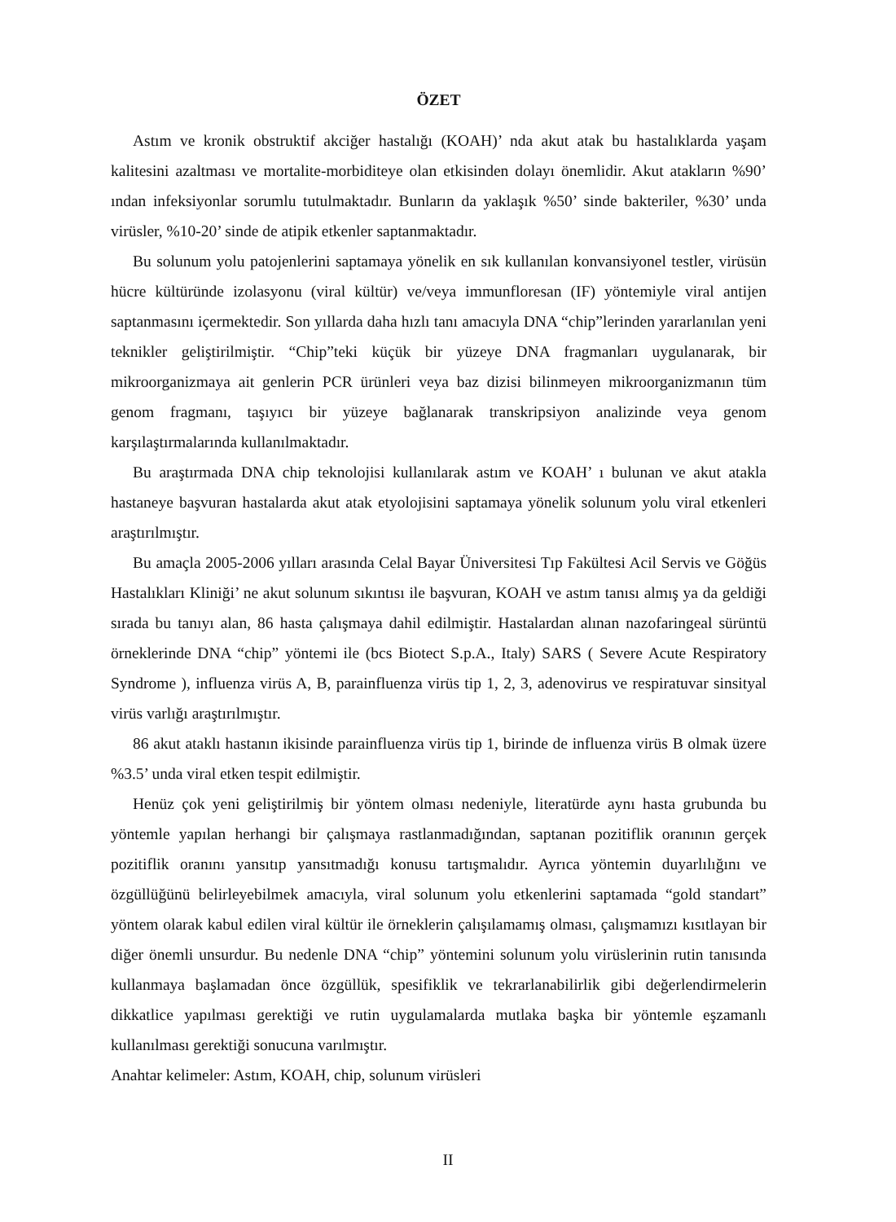ÖZET
Astım ve kronik obstruktif akciğer hastalığı (KOAH)’ nda akut atak bu hastalıklarda yaşam kalitesini azaltması ve mortalite-morbiditeye olan etkisinden dolayı önemlidir. Akut atakların %90’ ından infeksiyonlar sorumlu tutulmaktadır. Bunların da yaklaşık %50’ sinde bakteriler, %30’ unda virüsler, %10-20’ sinde de atipik etkenler saptanmaktadır.
Bu solunum yolu patojenlerini saptamaya yönelik en sık kullanılan konvansiyonel testler, virüsün hücre kültüründe izolasyonu (viral kültür) ve/veya immunfloresan (IF) yöntemiyle viral antijen saptanmasını içermektedir. Son yıllarda daha hızlı tanı amacıyla DNA “chip”lerinden yararlanılan yeni teknikler geliştirilmiştir. “Chip”teki küçük bir yüzeye DNA fragmanları uygulanarak, bir mikroorganizmaya ait genlerin PCR ürünleri veya baz dizisi bilinmeyen mikroorganizmanın tüm genom fragmanı, taşıyıcı bir yüzeye bağlanarak transkripsiyon analizinde veya genom karşılaştırmalarında kullanılmaktadır.
Bu araştırmada DNA chip teknolojisi kullanılarak astım ve KOAH’ ı bulunan ve akut atakla hastaneye başvuran hastalarda akut atak etyolojisini saptamaya yönelik solunum yolu viral etkenleri araştırılmıştır.
Bu amaçla 2005-2006 yılları arasında Celal Bayar Üniversitesi Tıp Fakültesi Acil Servis ve Göğüs Hastalıkları Kliniği’ ne akut solunum sıkıntısı ile başvuran, KOAH ve astım tanısı almış ya da geldiği sırada bu tanıyı alan, 86 hasta çalışmaya dahil edilmiştir. Hastalardan alınan nazofaringeal sürüntü örneklerinde DNA “chip” yöntemi ile (bcs Biotect S.p.A., Italy) SARS ( Severe Acute Respiratory Syndrome ), influenza virüs A, B, parainfluenza virüs tip 1, 2, 3, adenovirus ve respiratuvar sinsityal virüs varlığı araştırılmıştır.
86 akut ataklı hastanın ikisinde parainfluenza virüs tip 1, birinde de influenza virüs B olmak üzere %3.5’ unda viral etken tespit edilmiştir.
Henüz çok yeni geliştirilmiş bir yöntem olması nedeniyle, literatürde aynı hasta grubunda bu yöntemle yapılan herhangi bir çalışmaya rastlanmadığından, saptanan pozitiflik oranının gerçek pozitiflik oranını yansıtıp yansıtmadığı konusu tartışmalıdır. Ayrıca yöntemin duyarlılığını ve özgüllüğünü belirleyebilmek amacıyla, viral solunum yolu etkenlerini saptamada “gold standart” yöntem olarak kabul edilen viral kültür ile örneklerin çalışılamamış olması, çalışmamızı kısıtlayan bir diğer önemli unsurdur. Bu nedenle DNA “chip” yöntemini solunum yolu virüslerinin rutin tanısında kullanmaya başlamadan önce özgüllük, spesifiklik ve tekrarlanabilirlik gibi değerlendirmelerin dikkatlice yapılması gerektiği ve rutin uygulamalarda mutlaka başka bir yöntemle eşzamanlı kullanılması gerektiği sonucuna varılmıştır.
Anahtar kelimeler: Astım, KOAH, chip, solunum virüsleri
II